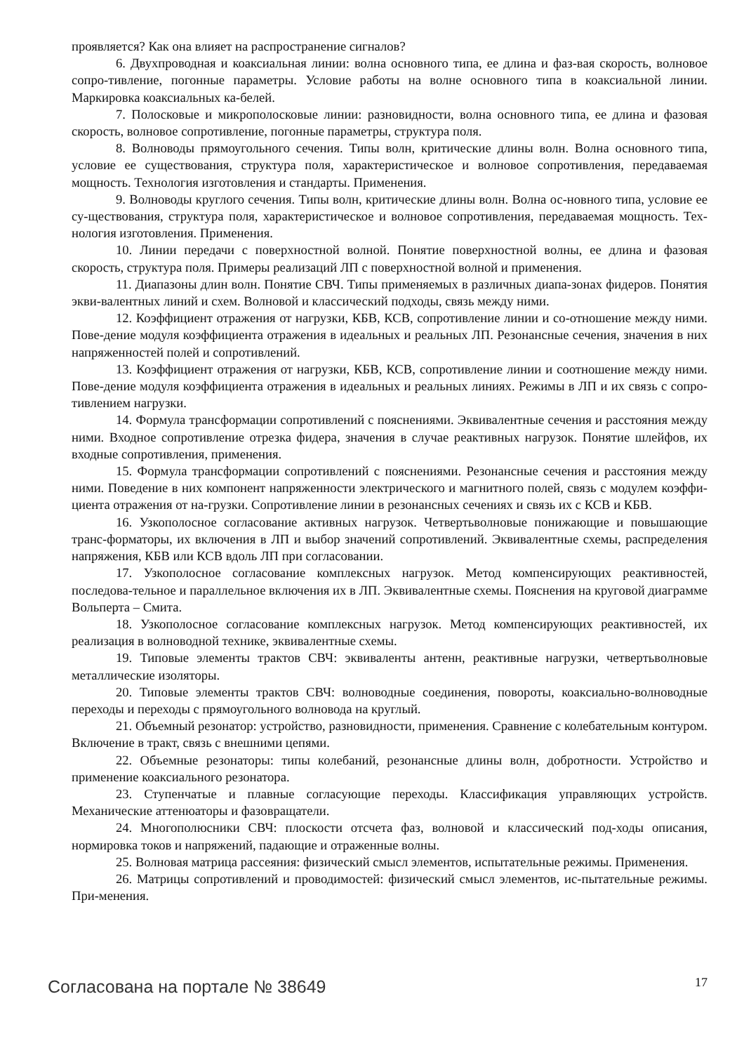проявляется? Как она влияет на распространение сигналов?
6. Двухпроводная и коаксиальная линии: волна основного типа, ее длина и фаз-вая скорость, волновое сопро-тивление, погонные параметры. Условие работы на волне основного типа в коаксиальной линии. Маркировка коаксиальных ка-белей.
7. Полосковые и микрополосковые линии: разновидности, волна основного типа, ее длина и фазовая скорость, волновое сопротивление, погонные параметры, структура поля.
8. Волноводы прямоугольного сечения. Типы волн, критические длины волн. Волна основного типа, условие ее существования, структура поля, характеристическое и волновое сопротивления, передаваемая мощность. Технология изготовления и стандарты. Применения.
9. Волноводы круглого сечения. Типы волн, критические длины волн. Волна ос-новного типа, условие ее су-ществования, структура поля, характеристическое и волновое сопротивления, передаваемая мощность. Тех-нология изготовления. Применения.
10. Линии передачи с поверхностной волной. Понятие поверхностной волны, ее длина и фазовая скорость, структура поля. Примеры реализаций ЛП с поверхностной волной и применения.
11. Диапазоны длин волн. Понятие СВЧ. Типы применяемых в различных диапа-зонах фидеров. Понятия экви-валентных линий и схем. Волновой и классический подходы, связь между ними.
12. Коэффициент отражения от нагрузки, КБВ, КСВ, сопротивление линии и со-отношение между ними. Пове-дение модуля коэффициента отражения в идеальных и реальных ЛП. Резонансные сечения, значения в них напряженностей полей и сопротивлений.
13. Коэффициент отражения от нагрузки, КБВ, КСВ, сопротивление линии и соотношение между ними. Пове-дение модуля коэффициента отражения в идеальных и реальных линиях. Режимы в ЛП и их связь с сопро-тивлением нагрузки.
14. Формула трансформации сопротивлений с пояснениями. Эквивалентные сечения и расстояния между ними. Входное сопротивление отрезка фидера, значения в случае реактивных нагрузок. Понятие шлейфов, их входные сопротивления, применения.
15. Формула трансформации сопротивлений с пояснениями. Резонансные сечения и расстояния между ними. Поведение в них компонент напряженности электрического и магнитного полей, связь с модулем коэффи-циента отражения от на-грузки. Сопротивление линии в резонансных сечениях и связь их с КСВ и КБВ.
16. Узкополосное согласование активных нагрузок. Четвертьволновые понижающие и повышающие транс-форматоры, их включения в ЛП и выбор значений сопротивлений. Эквивалентные схемы, распределения напряжения, КБВ или КСВ вдоль ЛП при согласовании.
17. Узкополосное согласование комплексных нагрузок. Метод компенсирующих реактивностей, последова-тельное и параллельное включения их в ЛП. Эквивалентные схемы. Пояснения на круговой диаграмме Вольперта – Смита.
18. Узкополосное согласование комплексных нагрузок. Метод компенсирующих реактивностей, их реализация в волноводной технике, эквивалентные схемы.
19. Типовые элементы трактов СВЧ: эквиваленты антенн, реактивные нагрузки, четвертьволновые металлические изоляторы.
20. Типовые элементы трактов СВЧ: волноводные соединения, повороты, коаксиально-волноводные переходы и переходы с прямоугольного волновода на круглый.
21. Объемный резонатор: устройство, разновидности, применения. Сравнение с колебательным контуром. Включение в тракт, связь с внешними цепями.
22. Объемные резонаторы: типы колебаний, резонансные длины волн, добротности. Устройство и применение коаксиального резонатора.
23. Ступенчатые и плавные согласующие переходы. Классификация управляющих устройств. Механические аттенюаторы и фазовращатели.
24. Многополюсники СВЧ: плоскости отсчета фаз, волновой и классический под-ходы описания, нормировка токов и напряжений, падающие и отраженные волны.
25. Волновая матрица рассеяния: физический смысл элементов, испытательные режимы. Применения.
26. Матрицы сопротивлений и проводимостей: физический смысл элементов, ис-пытательные режимы. При-менения.
Согласована на портале № 38649 17